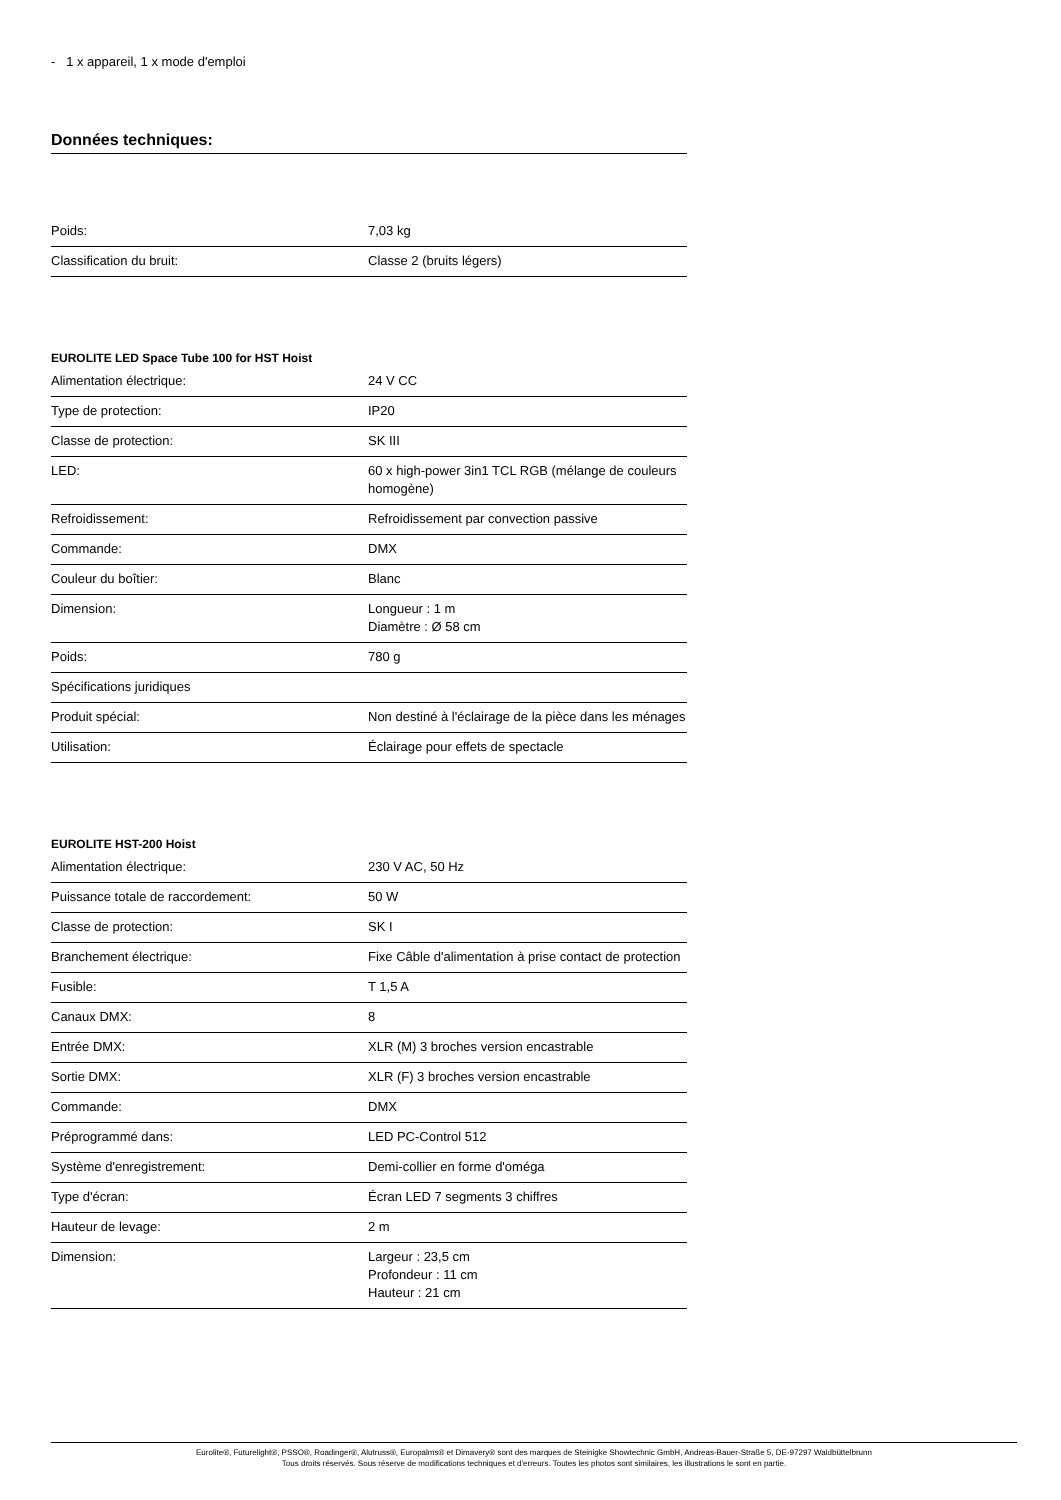- 1 x appareil, 1 x mode d'emploi
Données techniques:
| Poids: | 7,03 kg |
| Classification du bruit: | Classe 2 (bruits légers) |
EUROLITE LED Space Tube 100 for HST Hoist
| Alimentation électrique: | 24 V CC |
| Type de protection: | IP20 |
| Classe de protection: | SK III |
| LED: | 60 x high-power 3in1 TCL RGB (mélange de couleurs homogène) |
| Refroidissement: | Refroidissement par convection passive |
| Commande: | DMX |
| Couleur du boîtier: | Blanc |
| Dimension: | Longueur : 1 m Diamètre : Ø 58 cm |
| Poids: | 780 g |
| Spécifications juridiques | |
| Produit spécial: | Non destiné à l'éclairage de la pièce dans les ménages |
| Utilisation: | Éclairage pour effets de spectacle |
EUROLITE HST-200 Hoist
| Alimentation électrique: | 230 V AC, 50 Hz |
| Puissance totale de raccordement: | 50 W |
| Classe de protection: | SK I |
| Branchement électrique: | Fixe Câble d'alimentation à prise contact de protection |
| Fusible: | T 1,5 A |
| Canaux DMX: | 8 |
| Entrée DMX: | XLR (M) 3 broches version encastrable |
| Sortie DMX: | XLR (F) 3 broches version encastrable |
| Commande: | DMX |
| Préprogrammé dans: | LED PC-Control 512 |
| Système d'enregistrement: | Demi-collier en forme d'oméga |
| Type d'écran: | Écran LED 7 segments 3 chiffres |
| Hauteur de levage: | 2 m |
| Dimension: | Largeur : 23,5 cm Profondeur : 11 cm Hauteur : 21 cm |
Eurolite®, Futurelight®, PSSO®, Roadinger®, Alutruss®, Europalms® et Dimavery® sont des marques de Steinigke Showtechnic GmbH, Andreas-Bauer-Straße 5, DE-97297 Waldbüttelbrunn
Tous droits réservés. Sous réserve de modifications techniques et d'erreurs. Toutes les photos sont similaires, les illustrations le sont en partie.